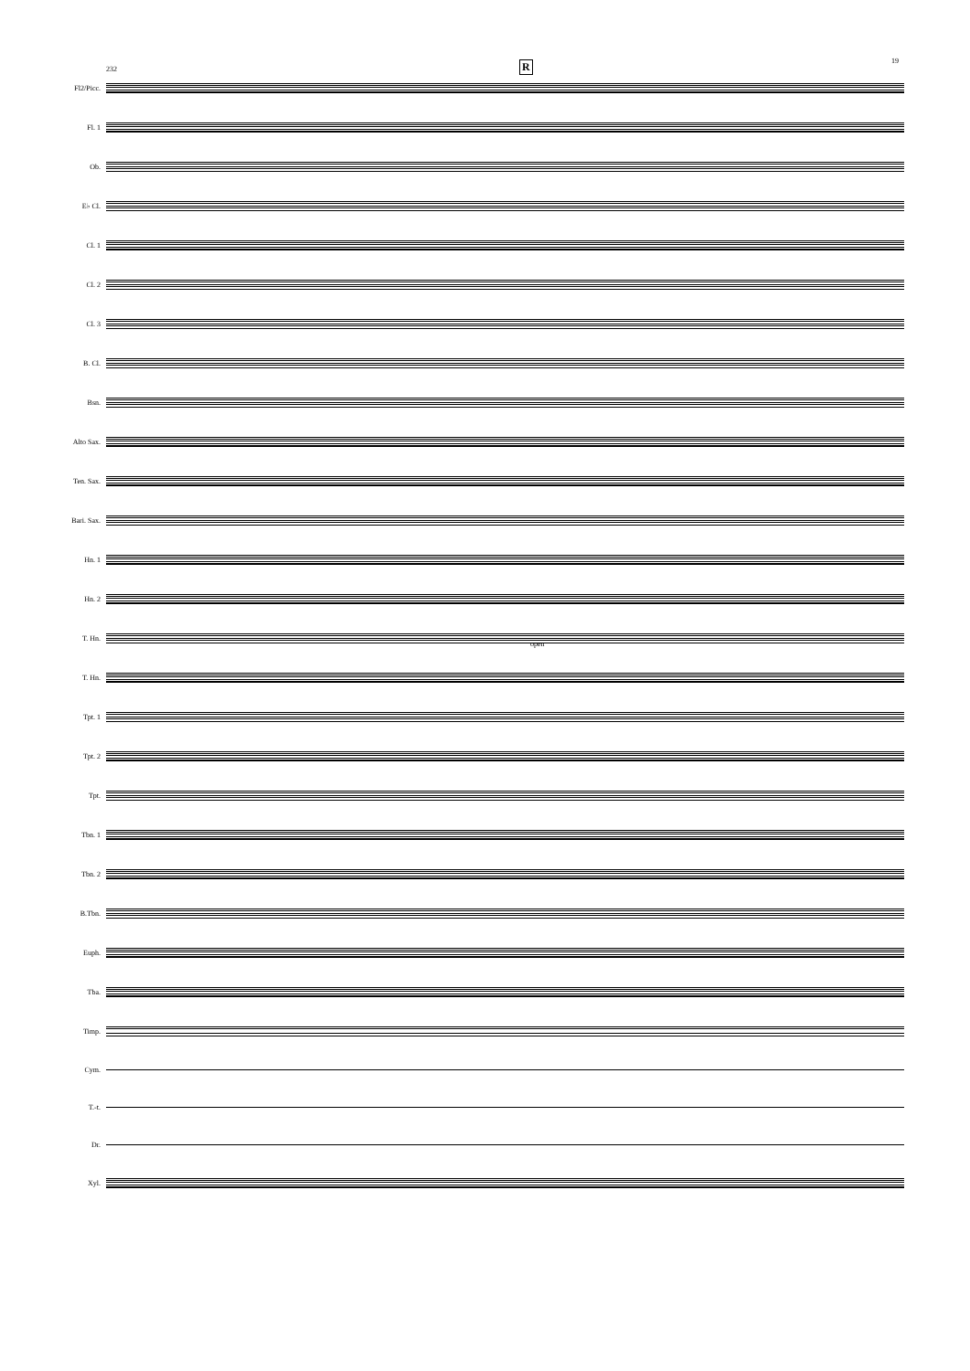19
232 R
Fl2/Picc.
Fl. 1
Ob.
E♭ Cl.
Cl. 1
Cl. 2
Cl. 3
B. Cl.
Bsn.
Alto Sax.
Ten. Sax.
Bari. Sax.
Hn. 1
Hn. 2
T. Hn.
T. Hn.
Tpt. 1
Tpt. 2
Tpt.
Tbn. 1
Tbn. 2
B.Tbn.
Euph.
Tba.
Timp.
Cym.
T.-t.
Dr.
Xyl.
open